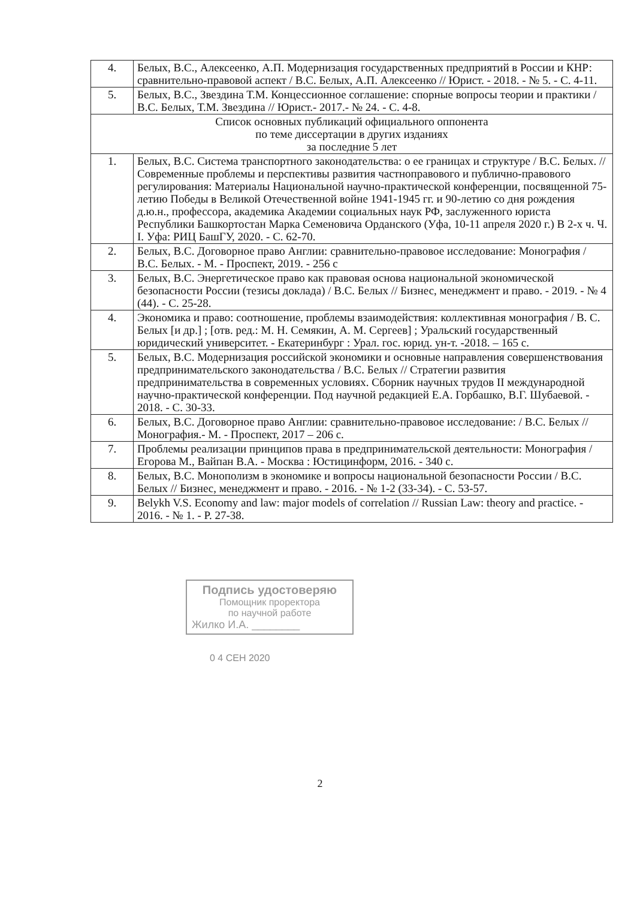| 4. | Белых, В.С., Алексеенко, А.П. Модернизация государственных предприятий в России и КНР: сравнительно-правовой аспект / В.С. Белых, А.П. Алексеенко // Юрист. - 2018. - № 5. - С. 4-11. |
| 5. | Белых, В.С., Звездина Т.М. Концессионное соглашение: спорные вопросы теории и практики / В.С. Белых, Т.М. Звездина // Юрист.- 2017.- № 24. - С. 4-8. |
| Список основных публикаций официального оппонента по теме диссертации в других изданиях за последние 5 лет | |
| 1. | Белых, В.С. Система транспортного законодательства: о ее границах и структуре / В.С. Белых. // Современные проблемы и перспективы развития частноправового и публично-правового регулирования: Материалы Национальной научно-практической конференции, посвященной 75-летию Победы в Великой Отечественной войне 1941-1945 гг. и 90-летию со дня рождения д.ю.н., профессора, академика Академии социальных наук РФ, заслуженного юриста Республики Башкортостан Марка Семеновича Орданского (Уфа, 10-11 апреля 2020 г.) В 2-х ч. Ч. I. Уфа: РИЦ БашГУ, 2020. - С. 62-70. |
| 2. | Белых, В.С. Договорное право Англии: сравнительно-правовое исследование: Монография / В.С. Белых. - М. - Проспект, 2019. - 256 с |
| 3. | Белых, В.С. Энергетическое право как правовая основа национальной экономической безопасности России (тезисы доклада) / В.С. Белых // Бизнес, менеджмент и право. - 2019. - № 4 (44). - С. 25-28. |
| 4. | Экономика и право: соотношение, проблемы взаимодействия: коллективная монография / В. С. Белых [и др.] ; [отв. ред.: М. Н. Семякин, А. М. Сергеев] ; Уральский государственный юридический университет. - Екатеринбург : Урал. гос. юрид. ун-т. -2018. – 165 с. |
| 5. | Белых, В.С. Модернизация российской экономики и основные направления совершенствования предпринимательского законодательства / В.С. Белых // Стратегии развития предпринимательства в современных условиях. Сборник научных трудов II международной научно-практической конференции. Под научной редакцией Е.А. Горбашко, В.Г. Шубаевой. - 2018. - С. 30-33. |
| 6. | Белых, В.С. Договорное право Англии: сравнительно-правовое исследование: / В.С. Белых // Монография.- М. - Проспект, 2017 – 206 с. |
| 7. | Проблемы реализации принципов права в предпринимательской деятельности: Монография / Егорова М., Вайпан В.А. - Москва : Юстицинформ, 2016. - 340 с. |
| 8. | Белых, В.С. Монополизм в экономике и вопросы национальной безопасности России / В.С. Белых // Бизнес, менеджмент и право. - 2016. - № 1-2 (33-34). - С. 53-57. |
| 9. | Belykh V.S. Economy and law: major models of correlation // Russian Law: theory and practice. - 2016. - № 1. - P. 27-38. |
Подпись удостоверяю
Помощник проректора
по научной работе
Жилко И.А. ________
0 4 СЕН 2020
2